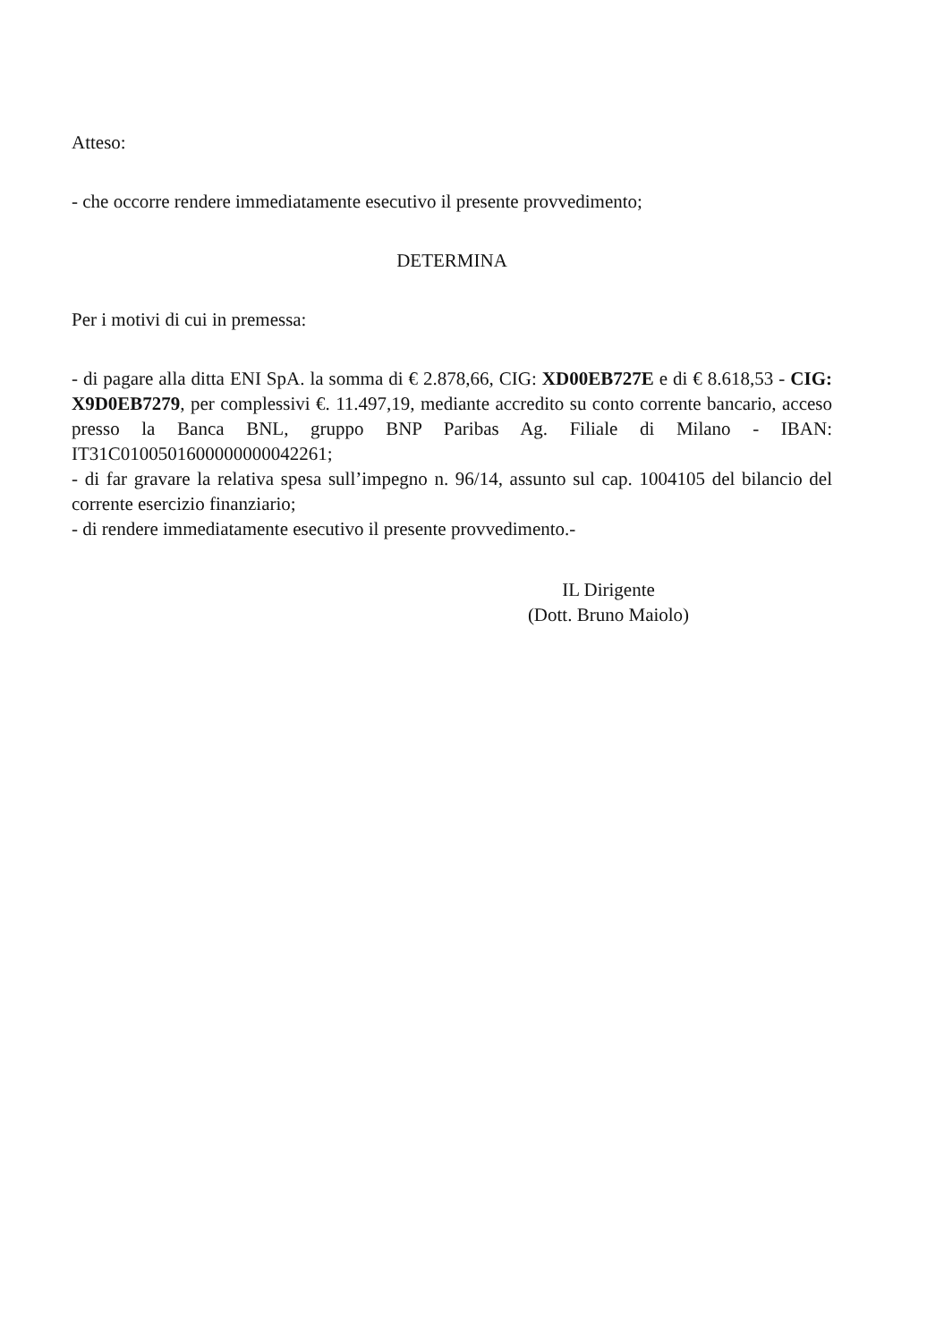Atteso:
- che occorre rendere immediatamente esecutivo il presente provvedimento;
DETERMINA
Per i motivi di cui in premessa:
- di pagare alla ditta ENI SpA. la somma di € 2.878,66, CIG: XD00EB727E e di € 8.618,53 - CIG: X9D0EB7279, per complessivi €. 11.497,19, mediante accredito su conto corrente bancario, acceso presso la Banca BNL, gruppo BNP Paribas Ag. Filiale di Milano - IBAN: IT31C0100501600000000042261;
- di far gravare la relativa spesa sull’impegno n. 96/14, assunto sul cap. 1004105 del bilancio del corrente esercizio finanziario;
- di rendere immediatamente esecutivo il presente provvedimento.-
IL Dirigente
(Dott. Bruno Maiolo)